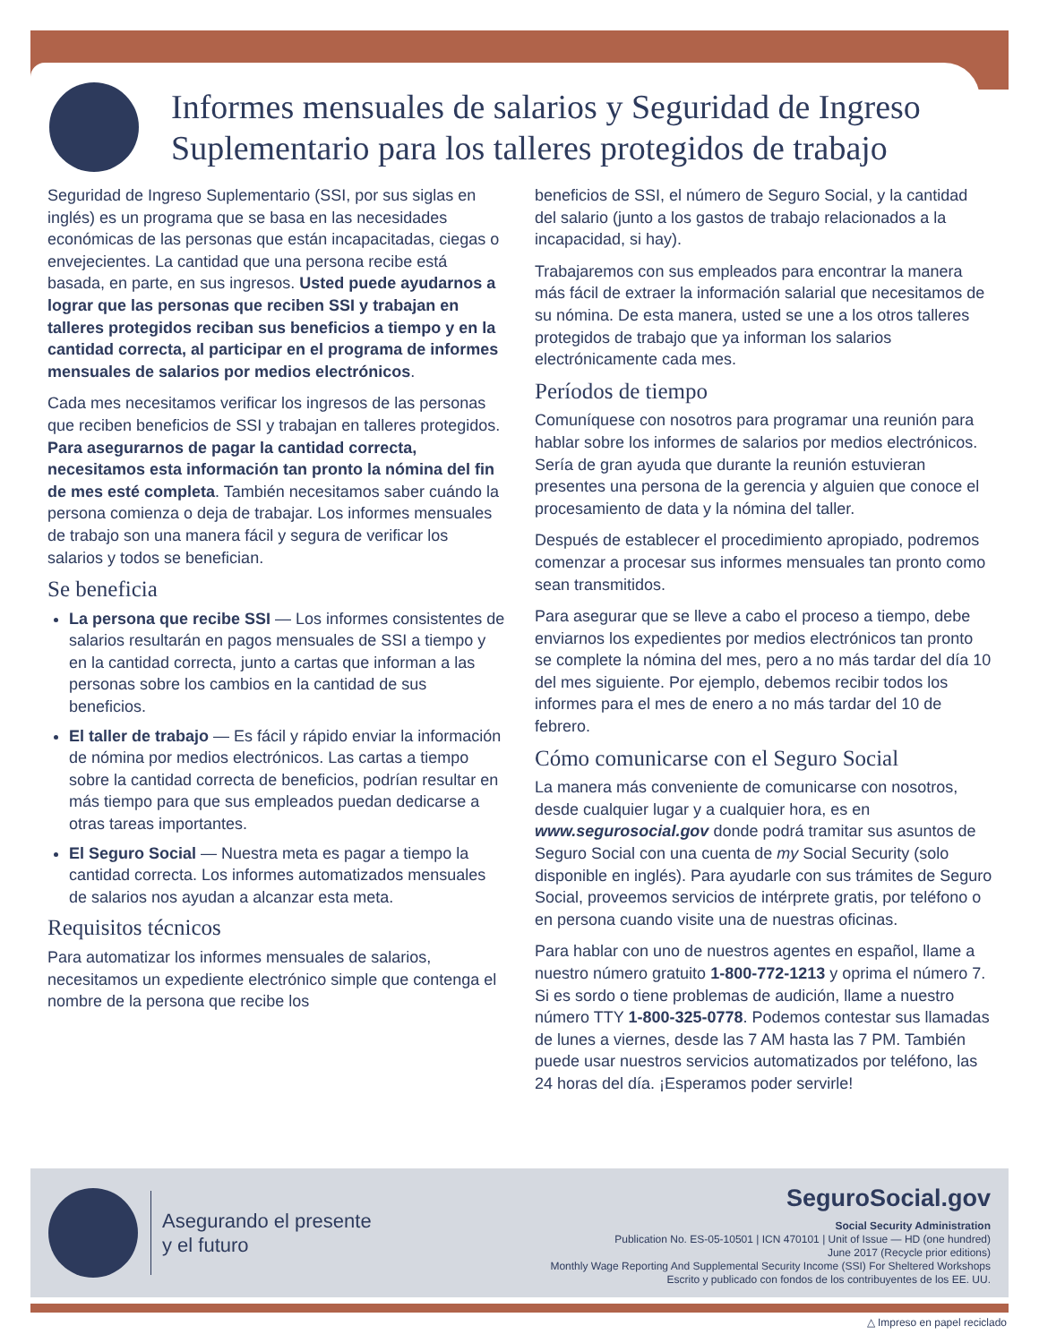Informes mensuales de salarios y Seguridad de Ingreso Suplementario para los talleres protegidos de trabajo
Seguridad de Ingreso Suplementario (SSI, por sus siglas en inglés) es un programa que se basa en las necesidades económicas de las personas que están incapacitadas, ciegas o envejecientes. La cantidad que una persona recibe está basada, en parte, en sus ingresos. Usted puede ayudarnos a lograr que las personas que reciben SSI y trabajan en talleres protegidos reciban sus beneficios a tiempo y en la cantidad correcta, al participar en el programa de informes mensuales de salarios por medios electrónicos.
Cada mes necesitamos verificar los ingresos de las personas que reciben beneficios de SSI y trabajan en talleres protegidos. Para asegurarnos de pagar la cantidad correcta, necesitamos esta información tan pronto la nómina del fin de mes esté completa. También necesitamos saber cuándo la persona comienza o deja de trabajar. Los informes mensuales de trabajo son una manera fácil y segura de verificar los salarios y todos se benefician.
Se beneficia
La persona que recibe SSI — Los informes consistentes de salarios resultarán en pagos mensuales de SSI a tiempo y en la cantidad correcta, junto a cartas que informan a las personas sobre los cambios en la cantidad de sus beneficios.
El taller de trabajo — Es fácil y rápido enviar la información de nómina por medios electrónicos. Las cartas a tiempo sobre la cantidad correcta de beneficios, podrían resultar en más tiempo para que sus empleados puedan dedicarse a otras tareas importantes.
El Seguro Social — Nuestra meta es pagar a tiempo la cantidad correcta. Los informes automatizados mensuales de salarios nos ayudan a alcanzar esta meta.
Requisitos técnicos
Para automatizar los informes mensuales de salarios, necesitamos un expediente electrónico simple que contenga el nombre de la persona que recibe los
beneficios de SSI, el número de Seguro Social, y la cantidad del salario (junto a los gastos de trabajo relacionados a la incapacidad, si hay).
Trabajaremos con sus empleados para encontrar la manera más fácil de extraer la información salarial que necesitamos de su nómina. De esta manera, usted se une a los otros talleres protegidos de trabajo que ya informan los salarios electrónicamente cada mes.
Períodos de tiempo
Comuníquese con nosotros para programar una reunión para hablar sobre los informes de salarios por medios electrónicos. Sería de gran ayuda que durante la reunión estuvieran presentes una persona de la gerencia y alguien que conoce el procesamiento de data y la nómina del taller.
Después de establecer el procedimiento apropiado, podremos comenzar a procesar sus informes mensuales tan pronto como sean transmitidos.
Para asegurar que se lleve a cabo el proceso a tiempo, debe enviarnos los expedientes por medios electrónicos tan pronto se complete la nómina del mes, pero a no más tardar del día 10 del mes siguiente. Por ejemplo, debemos recibir todos los informes para el mes de enero a no más tardar del 10 de febrero.
Cómo comunicarse con el Seguro Social
La manera más conveniente de comunicarse con nosotros, desde cualquier lugar y a cualquier hora, es en www.segurosocial.gov donde podrá tramitar sus asuntos de Seguro Social con una cuenta de my Social Security (solo disponible en inglés). Para ayudarle con sus trámites de Seguro Social, proveemos servicios de intérprete gratis, por teléfono o en persona cuando visite una de nuestras oficinas.
Para hablar con uno de nuestros agentes en español, llame a nuestro número gratuito 1-800-772-1213 y oprima el número 7. Si es sordo o tiene problemas de audición, llame a nuestro número TTY 1-800-325-0778. Podemos contestar sus llamadas de lunes a viernes, desde las 7 AM hasta las 7 PM. También puede usar nuestros servicios automatizados por teléfono, las 24 horas del día. ¡Esperamos poder servirle!
Asegurando el presente
y el futuro
SeguroSocial.gov
Social Security Administration
Publication No. ES-05-10501 | ICN 470101 | Unit of Issue — HD (one hundred)
June 2017 (Recycle prior editions)
Monthly Wage Reporting And Supplemental Security Income (SSI) For Sheltered Workshops
Escrito y publicado con fondos de los contribuyentes de los EE. UU.
△ Impreso en papel reciclado